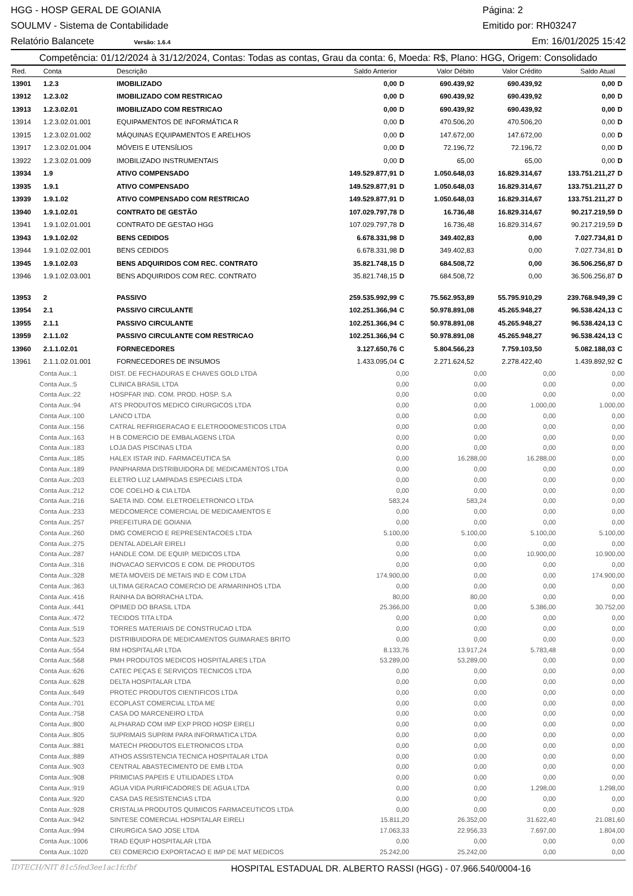HGG - HOSP GERAL DE GOIANIA Página: 2
SOULMV - Sistema de Contabilidade Emitido por: RH03247
Relatório Balancete Versão: 1.6.4 Em: 16/01/2025 15:42
Competência: 01/12/2024 à 31/12/2024, Contas: Todas as contas, Grau da conta: 6, Moeda: R$, Plano: HGG, Origem: Consolidado
| Red. | Conta | Descrição | Saldo Anterior | | Valor Débito | Valor Crédito | Saldo Atual | |
| --- | --- | --- | --- | --- | --- | --- | --- | --- |
| 13901 | 1.2.3 | IMOBILIZADO | 0,00 | D | 690.439,92 | 690.439,92 | 0,00 | D |
| 13912 | 1.2.3.02 | IMOBILIZADO COM RESTRICAO | 0,00 | D | 690.439,92 | 690.439,92 | 0,00 | D |
| 13913 | 1.2.3.02.01 | IMOBILIZADO COM RESTRICAO | 0,00 | D | 690.439,92 | 690.439,92 | 0,00 | D |
| 13914 | 1.2.3.02.01.001 | EQUIPAMENTOS DE INFORMÁTICA R | 0,00 | D | 470.506,20 | 470.506,20 | 0,00 | D |
| 13915 | 1.2.3.02.01.002 | MÁQUINAS EQUIPAMENTOS E ARELHOS | 0,00 | D | 147.672,00 | 147.672,00 | 0,00 | D |
| 13917 | 1.2.3.02.01.004 | MÓVEIS E UTENSÍLIOS | 0,00 | D | 72.196,72 | 72.196,72 | 0,00 | D |
| 13922 | 1.2.3.02.01.009 | IMOBILIZADO INSTRUMENTAIS | 0,00 | D | 65,00 | 65,00 | 0,00 | D |
| 13934 | 1.9 | ATIVO COMPENSADO | 149.529.877,91 | D | 1.050.648,03 | 16.829.314,67 | 133.751.211,27 | D |
| 13935 | 1.9.1 | ATIVO COMPENSADO | 149.529.877,91 | D | 1.050.648,03 | 16.829.314,67 | 133.751.211,27 | D |
| 13939 | 1.9.1.02 | ATIVO COMPENSADO COM RESTRICAO | 149.529.877,91 | D | 1.050.648,03 | 16.829.314,67 | 133.751.211,27 | D |
| 13940 | 1.9.1.02.01 | CONTRATO DE GESTÃO | 107.029.797,78 | D | 16.736,48 | 16.829.314,67 | 90.217.219,59 | D |
| 13941 | 1.9.1.02.01.001 | CONTRATO DE GESTAO HGG | 107.029.797,78 | D | 16.736,48 | 16.829.314,67 | 90.217.219,59 | D |
| 13943 | 1.9.1.02.02 | BENS CEDIDOS | 6.678.331,98 | D | 349.402,83 | 0,00 | 7.027.734,81 | D |
| 13944 | 1.9.1.02.02.001 | BENS CEDIDOS | 6.678.331,98 | D | 349.402,83 | 0,00 | 7.027.734,81 | D |
| 13945 | 1.9.1.02.03 | BENS ADQUIRIDOS COM REC. CONTRATO | 35.821.748,15 | D | 684.508,72 | 0,00 | 36.506.256,87 | D |
| 13946 | 1.9.1.02.03.001 | BENS ADQUIRIDOS COM REC. CONTRATO | 35.821.748,15 | D | 684.508,72 | 0,00 | 36.506.256,87 | D |
| 13953 | 2 | PASSIVO | 259.535.992,99 | C | 75.562.953,89 | 55.795.910,29 | 239.768.949,39 | C |
| 13954 | 2.1 | PASSIVO CIRCULANTE | 102.251.366,94 | C | 50.978.891,08 | 45.265.948,27 | 96.538.424,13 | C |
| 13955 | 2.1.1 | PASSIVO CIRCULANTE | 102.251.366,94 | C | 50.978.891,08 | 45.265.948,27 | 96.538.424,13 | C |
| 13959 | 2.1.1.02 | PASSIVO CIRCULANTE COM RESTRICAO | 102.251.366,94 | C | 50.978.891,08 | 45.265.948,27 | 96.538.424,13 | C |
| 13960 | 2.1.1.02.01 | FORNECEDORES | 3.127.650,76 | C | 5.804.566,23 | 7.759.103,50 | 5.082.188,03 | C |
| 13961 | 2.1.1.02.01.001 | FORNECEDORES DE INSUMOS | 1.433.095,04 | C | 2.271.624,52 | 2.278.422,40 | 1.439.892,92 | C |
| Conta Aux.:1 | DIST. DE FECHADURAS E CHAVES GOLD LTDA | 0,00 | 0,00 | 0,00 | 0,00 |
| Conta Aux.:5 | CLINICA BRASIL LTDA | 0,00 | 0,00 | 0,00 | 0,00 |
| Conta Aux.:22 | HOSPFAR IND. COM. PROD. HOSP. S.A | 0,00 | 0,00 | 0,00 | 0,00 |
| Conta Aux.:94 | ATS PRODUTOS MEDICO CIRURGICOS LTDA | 0,00 | 0,00 | 1.000,00 | 1.000,00 |
| Conta Aux.:100 | LANCO LTDA | 0,00 | 0,00 | 0,00 | 0,00 |
| Conta Aux.:156 | CATRAL REFRIGERACAO E ELETRODOMESTICOS LTDA | 0,00 | 0,00 | 0,00 | 0,00 |
| Conta Aux.:163 | H B COMERCIO DE EMBALAGENS LTDA | 0,00 | 0,00 | 0,00 | 0,00 |
| Conta Aux.:183 | LOJA DAS PISCINAS LTDA | 0,00 | 0,00 | 0,00 | 0,00 |
| Conta Aux.:185 | HALEX ISTAR IND. FARMACEUTICA SA | 0,00 | 16.288,00 | 16.288,00 | 0,00 |
| Conta Aux.:189 | PANPHARMA DISTRIBUIDORA DE MEDICAMENTOS LTDA | 0,00 | 0,00 | 0,00 | 0,00 |
| Conta Aux.:203 | ELETRO LUZ LAMPADAS ESPECIAIS LTDA | 0,00 | 0,00 | 0,00 | 0,00 |
| Conta Aux.:212 | COE COELHO & CIA LTDA | 0,00 | 0,00 | 0,00 | 0,00 |
| Conta Aux.:216 | SAETA IND. COM. ELETROELETRONICO LTDA | 583,24 | 583,24 | 0,00 | 0,00 |
| Conta Aux.:233 | MEDCOMERCE COMERCIAL DE MEDICAMENTOS E | 0,00 | 0,00 | 0,00 | 0,00 |
| Conta Aux.:257 | PREFEITURA DE GOIANIA | 0,00 | 0,00 | 0,00 | 0,00 |
| Conta Aux.:260 | DMG COMERCIO E REPRESENTACOES LTDA | 5.100,00 | 5.100,00 | 5.100,00 | 5.100,00 |
| Conta Aux.:275 | DENTAL ADELAR EIRELI | 0,00 | 0,00 | 0,00 | 0,00 |
| Conta Aux.:287 | HANDLE COM. DE EQUIP. MEDICOS LTDA | 0,00 | 0,00 | 10.900,00 | 10.900,00 |
| Conta Aux.:316 | INOVACAO SERVICOS E COM. DE PRODUTOS | 0,00 | 0,00 | 0,00 | 0,00 |
| Conta Aux.:328 | META MOVEIS DE METAIS IND E COM LTDA | 174.900,00 | 0,00 | 0,00 | 174.900,00 |
| Conta Aux.:363 | ULTIMA GERACAO COMERCIO DE ARMARINHOS LTDA | 0,00 | 0,00 | 0,00 | 0,00 |
| Conta Aux.:416 | RAINHA DA BORRACHA LTDA. | 80,00 | 80,00 | 0,00 | 0,00 |
| Conta Aux.:441 | OPIMED DO BRASIL LTDA | 25.366,00 | 0,00 | 5.386,00 | 30.752,00 |
| Conta Aux.:472 | TECIDOS TITA LTDA | 0,00 | 0,00 | 0,00 | 0,00 |
| Conta Aux.:519 | TORRES MATERIAIS DE CONSTRUCAO LTDA | 0,00 | 0,00 | 0,00 | 0,00 |
| Conta Aux.:523 | DISTRIBUIDORA DE MEDICAMENTOS GUIMARAES BRITO | 0,00 | 0,00 | 0,00 | 0,00 |
| Conta Aux.:554 | RM HOSPITALAR LTDA | 8.133,76 | 13.917,24 | 5.783,48 | 0,00 |
| Conta Aux.:568 | PMH PRODUTOS MEDICOS HOSPITALARES LTDA | 53.289,00 | 53.289,00 | 0,00 | 0,00 |
| Conta Aux.:626 | CATEC PEÇAS E SERVIÇOS TECNICOS LTDA | 0,00 | 0,00 | 0,00 | 0,00 |
| Conta Aux.:628 | DELTA HOSPITALAR LTDA | 0,00 | 0,00 | 0,00 | 0,00 |
| Conta Aux.:649 | PROTEC PRODUTOS CIENTIFICOS LTDA | 0,00 | 0,00 | 0,00 | 0,00 |
| Conta Aux.:701 | ECOPLAST COMERCIAL LTDA ME | 0,00 | 0,00 | 0,00 | 0,00 |
| Conta Aux.:758 | CASA DO MARCENEIRO LTDA | 0,00 | 0,00 | 0,00 | 0,00 |
| Conta Aux.:800 | ALPHARAD COM IMP EXP PROD HOSP EIRELI | 0,00 | 0,00 | 0,00 | 0,00 |
| Conta Aux.:805 | SUPRIMAIS SUPRIM PARA INFORMATICA LTDA | 0,00 | 0,00 | 0,00 | 0,00 |
| Conta Aux.:881 | MATECH PRODUTOS ELETRONICOS LTDA | 0,00 | 0,00 | 0,00 | 0,00 |
| Conta Aux.:889 | ATHOS ASSISTENCIA TECNICA HOSPITALAR LTDA | 0,00 | 0,00 | 0,00 | 0,00 |
| Conta Aux.:903 | CENTRAL ABASTECIMENTO DE EMB LTDA | 0,00 | 0,00 | 0,00 | 0,00 |
| Conta Aux.:908 | PRIMICIAS PAPEIS E UTILIDADES LTDA | 0,00 | 0,00 | 0,00 | 0,00 |
| Conta Aux.:919 | AGUA VIDA PURIFICADORES DE AGUA LTDA | 0,00 | 0,00 | 1.298,00 | 1.298,00 |
| Conta Aux.:920 | CASA DAS RESISTENCIAS LTDA | 0,00 | 0,00 | 0,00 | 0,00 |
| Conta Aux.:928 | CRISTALIA PRODUTOS QUIMICOS FARMACEUTICOS LTDA | 0,00 | 0,00 | 0,00 | 0,00 |
| Conta Aux.:942 | SINTESE COMERCIAL HOSPITALAR EIRELI | 15.811,20 | 26.352,00 | 31.622,40 | 21.081,60 |
| Conta Aux.:994 | CIRURGICA SAO JOSE LTDA | 17.063,33 | 22.956,33 | 7.697,00 | 1.804,00 |
| Conta Aux.:1006 | TRAD EQUIP HOSPITALAR LTDA | 0,00 | 0,00 | 0,00 | 0,00 |
| Conta Aux.:1020 | CEI COMERCIO EXPORTACAO E IMP DE MAT MEDICOS | 25.242,00 | 25.242,00 | 0,00 | 0,00 |
IDTECH/NIT 81c5fed3ee1ac1fcfbf HOSPITAL ESTADUAL DR. ALBERTO RASSI (HGG) - 07.966.540/0004-16